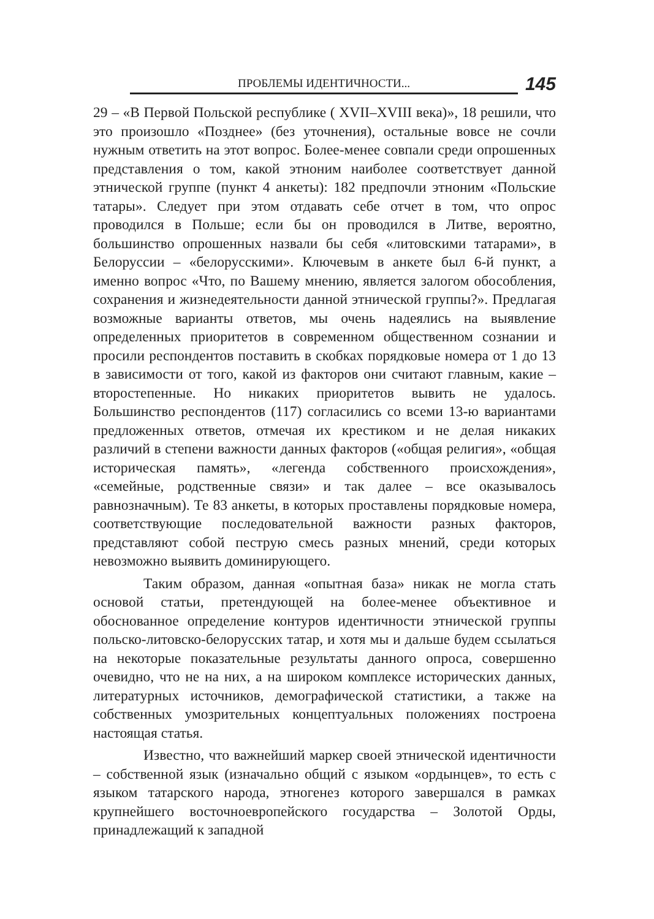ПРОБЛЕМЫ ИДЕНТИЧНОСТИ...
145
29 – «В Первой Польской республике ( XVII–XVIII века)», 18 решили, что это произошло «Позднее» (без уточнения), остальные вовсе не сочли нужным ответить на этот вопрос. Более-менее совпали среди опрошенных представления о том, какой этноним наиболее соответствует данной этнической группе (пункт 4 анкеты): 182 предпочли этноним «Польские татары». Следует при этом отдавать себе отчет в том, что опрос проводился в Польше; если бы он проводился в Литве, вероятно, большинство опрошенных назвали бы себя «литовскими татарами», в Белоруссии – «белорусскими». Ключевым в анкете был 6-й пункт, а именно вопрос «Что, по Вашему мнению, является залогом обособления, сохранения и жизнедеятельности данной этнической группы?». Предлагая возможные варианты ответов, мы очень надеялись на выявление определенных приоритетов в современном общественном сознании и просили респондентов поставить в скобках порядковые номера от 1 до 13 в зависимости от того, какой из факторов они считают главным, какие – второстепенные. Но никаких приоритетов вывить не удалось. Большинство респондентов (117) согласились со всеми 13-ю вариантами предложенных ответов, отмечая их крестиком и не делая никаких различий в степени важности данных факторов («общая религия», «общая историческая память», «легенда собственного происхождения», «семейные, родственные связи» и так далее – все оказывалось равнозначным). Те 83 анкеты, в которых проставлены порядковые номера, соответствующие последовательной важности разных факторов, представляют собой пеструю смесь разных мнений, среди которых невозможно выявить доминирующего.
Таким образом, данная «опытная база» никак не могла стать основой статьи, претендующей на более-менее объективное и обоснованное определение контуров идентичности этнической группы польско-литовско-белорусских татар, и хотя мы и дальше будем ссылаться на некоторые показательные результаты данного опроса, совершенно очевидно, что не на них, а на широком комплексе исторических данных, литературных источников, демографической статистики, а также на собственных умозрительных концептуальных положениях построена настоящая статья.
Известно, что важнейший маркер своей этнической идентичности – собственной язык (изначально общий с языком «ордынцев», то есть с языком татарского народа, этногенез которого завершался в рамках крупнейшего восточноевропейского государства – Золотой Орды, принадлежащий к западной